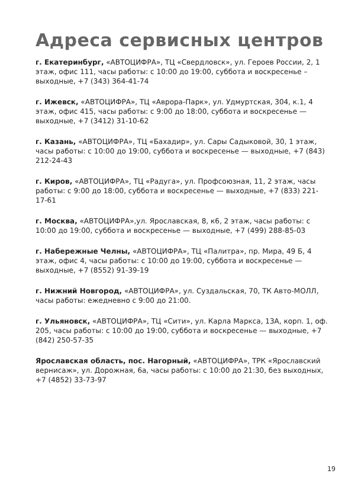Адреса сервисных центров
г. Екатеринбург, «АВТОЦИФРА», ТЦ «Свердловск», ул. Героев России, 2, 1 этаж, офис 111, часы работы: с 10:00 до 19:00, суббота и воскресенье – выходные, +7 (343) 364-41-74
г. Ижевск, «АВТОЦИФРА», ТЦ «Аврора-Парк», ул. Удмуртская, 304, к.1, 4 этаж, офис 415, часы работы: с 9:00 до 18:00, суббота и воскре­сенье — выходные, +7 (3412) 31-10-62
г. Казань, «АВТОЦИФРА», ТЦ «Бахадир», ул. Сары Садыковой, 30, 1 этаж, часы работы: с 10:00 до 19:00, суббота и воскресенье — выходные, +7 (843) 212-24-43
г. Киров, «АВТОЦИФРА», ТЦ «Радуга», ул. Профсоюзная, 11, 2 этаж, часы работы: с 9:00 до 18:00, суббота и воскресенье — выходные, +7 (833) 221-17-61
г. Москва, «АВТОЦИФРА»,ул. Ярославская, 8, к6, 2 этаж, часы работы: с 10:00 до 19:00, суббота и воскресенье — выходные, +7 (499) 288-85-03
г. Набережные Челны, «АВТОЦИФРА», ТЦ «Палитра», пр. Мира, 49 Б, 4 этаж, офис 4, часы работы: с 10:00 до 19:00, суббота и воскресенье — выходные, +7 (8552) 91-39-19
г. Нижний Новгород, «АВТОЦИФРА», ул. Суздальская, 70, ТК Авто-МОЛЛ, часы работы: ежедневно с 9:00 до 21:00.
г. Ульяновск, «АВТОЦИФРА», ТЦ «Сити», ул. Карла Маркса, 13А, корп. 1, оф. 205, часы работы: с 10:00 до 19:00, суббота и воскре­сенье — выходные, +7 (842) 250-57-35
Ярославская область, пос. Нагорный, «АВТОЦИФРА», ТРК «Ярос­лавский вернисаж», ул. Дорожная, 6а, часы работы: с 10:00 до 21:30, без выходных, +7 (4852) 33-73-97
19